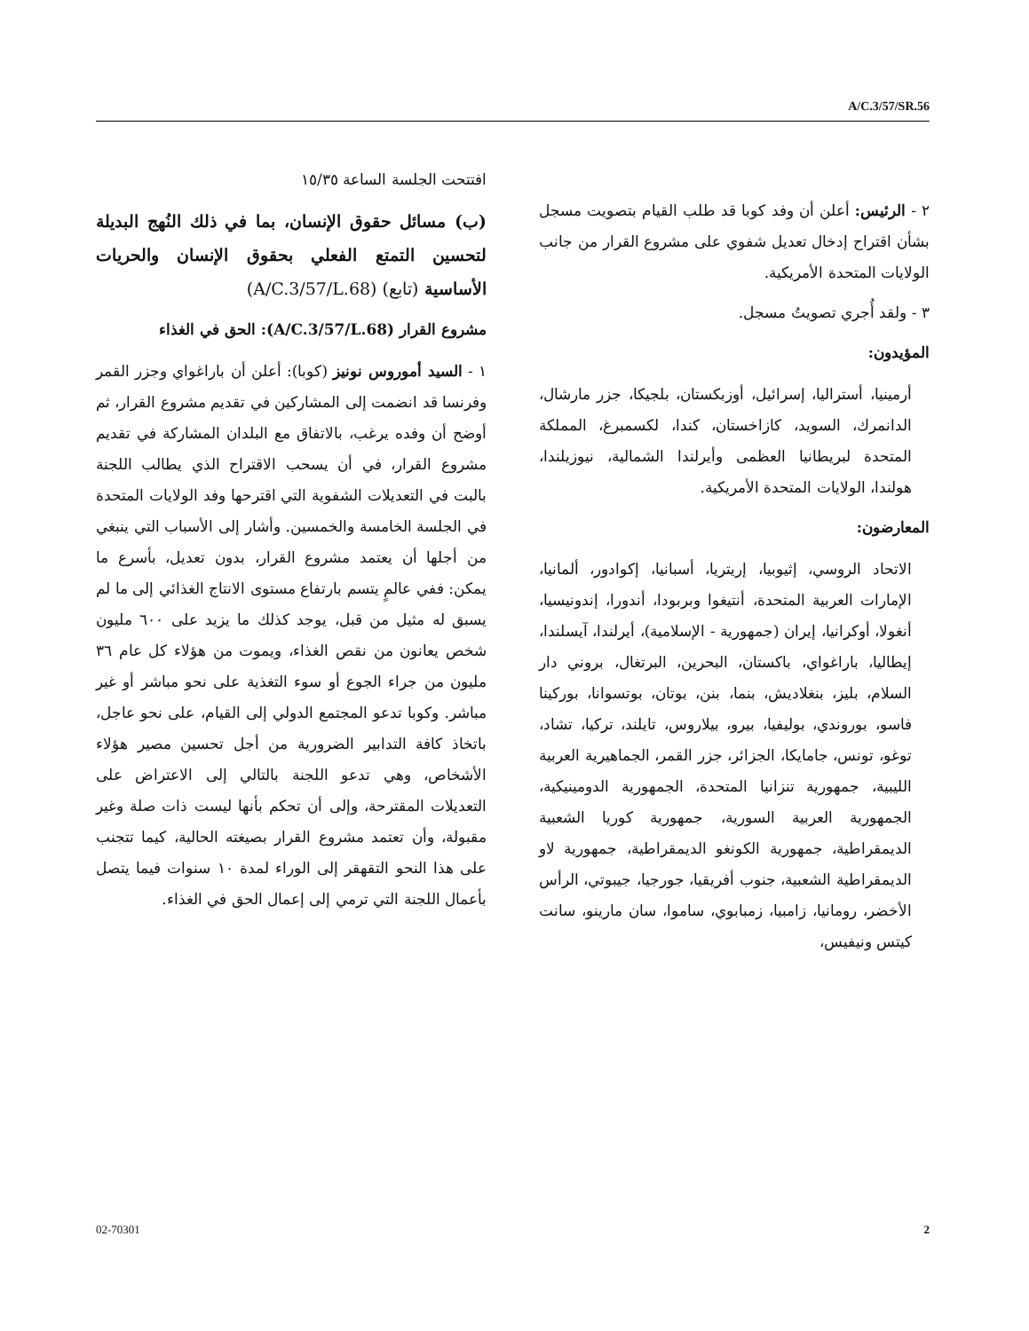A/C.3/57/SR.56
افتتحت الجلسة الساعة ١٥/٣٥
(ب) مسائل حقوق الإنسان، بما في ذلك النُهج البديلة لتحسين التمتع الفعلي بحقوق الإنسان والحريات الأساسية (تابع) (A/C.3/57/L.68)
مشروع القرار (A/C.3/57/L.68): الحق في الغذاء
١ - السيد أموروس نونيز (كوبا): أعلن أن باراغواي وجزر القمر وفرنسا قد انضمت إلى المشاركين في تقديم مشروع القرار، ثم أوضح أن وفده يرغب، بالاتفاق مع البلدان المشاركة في تقديم مشروع القرار، في أن يسحب الاقتراح الذي يطالب اللجنة بالبت في التعديلات الشفوية التي اقترحها وفد الولايات المتحدة في الجلسة الخامسة والخمسين. وأشار إلى الأسباب التي ينبغي من أجلها أن يعتمد مشروع القرار، بدون تعديل، بأسرع ما يمكن: ففي عالمٍ يتسم بارتفاع مستوى الانتاج الغذائي إلى ما لم يسبق له مثيل من قبل، يوجد كذلك ما يزيد على ٦٠٠ مليون شخص يعانون من نقص الغذاء، ويموت من هؤلاء كل عام ٣٦ مليون من جراء الجوع أو سوء التغذية على نحو مباشر أو غير مباشر. وكوبا تدعو المجتمع الدولي إلى القيام، على نحو عاجل، باتخاذ كافة التدابير الضرورية من أجل تحسين مصير هؤلاء الأشخاص، وهي تدعو اللجنة بالتالي إلى الاعتراض على التعديلات المقترحة، وإلى أن تحكم بأنها ليست ذات صلة وغير مقبولة، وأن تعتمد مشروع القرار بصيغته الحالية، كيما تتجنب على هذا النحو التقهقر إلى الوراء لمدة ١٠ سنوات فيما يتصل بأعمال اللجنة التي ترمي إلى إعمال الحق في الغذاء.
٢ - الرئيس: أعلن أن وفد كوبا قد طلب القيام بتصويت مسجل بشأن اقتراح إدخال تعديل شفوي على مشروع القرار من جانب الولايات المتحدة الأمريكية.
٣ - ولقد أُجري تصويتُ مسجل.
المؤيدون:
أرمينيا، أستراليا، إسرائيل، أوزبكستان، بلجيكا، جزر مارشال، الدانمرك، السويد، كازاخستان، كندا، لكسمبرغ، المملكة المتحدة لبريطانيا العظمى وأيرلندا الشمالية، نيوزيلندا، هولندا، الولايات المتحدة الأمريكية.
المعارضون:
الاتحاد الروسي، إثيوبيا، إريتريا، أسبانيا، إكوادور، ألمانيا، الإمارات العربية المتحدة، أنتيغوا وبربودا، أندورا، إندونيسيا، أنغولا، أوكرانيا، إيران (جمهورية - الإسلامية)، أيرلندا، آيسلندا، إيطاليا، باراغواي، باكستان، البحرين، البرتغال، بروني دار السلام، بليز، بنغلاديش، بنما، بنن، بوتان، بوتسوانا، بوركينا فاسو، بوروندي، بوليفيا، بيرو، بيلاروس، تايلند، تركيا، تشاد، توغو، تونس، جامايكا، الجزائر، جزر القمر، الجماهيرية العربية الليبية، جمهورية تنزانيا المتحدة، الجمهورية الدومينيكية، الجمهورية العربية السورية، جمهورية كوريا الشعبية الديمقراطية، جمهورية الكونغو الديمقراطية، جمهورية لاو الديمقراطية الشعبية، جنوب أفريقيا، جورجيا، جيبوتي، الرأس الأخضر، رومانيا، زامبيا، زمبابوي، ساموا، سان مارينو، سانت كيتس ونيفيس،
02-70301 2